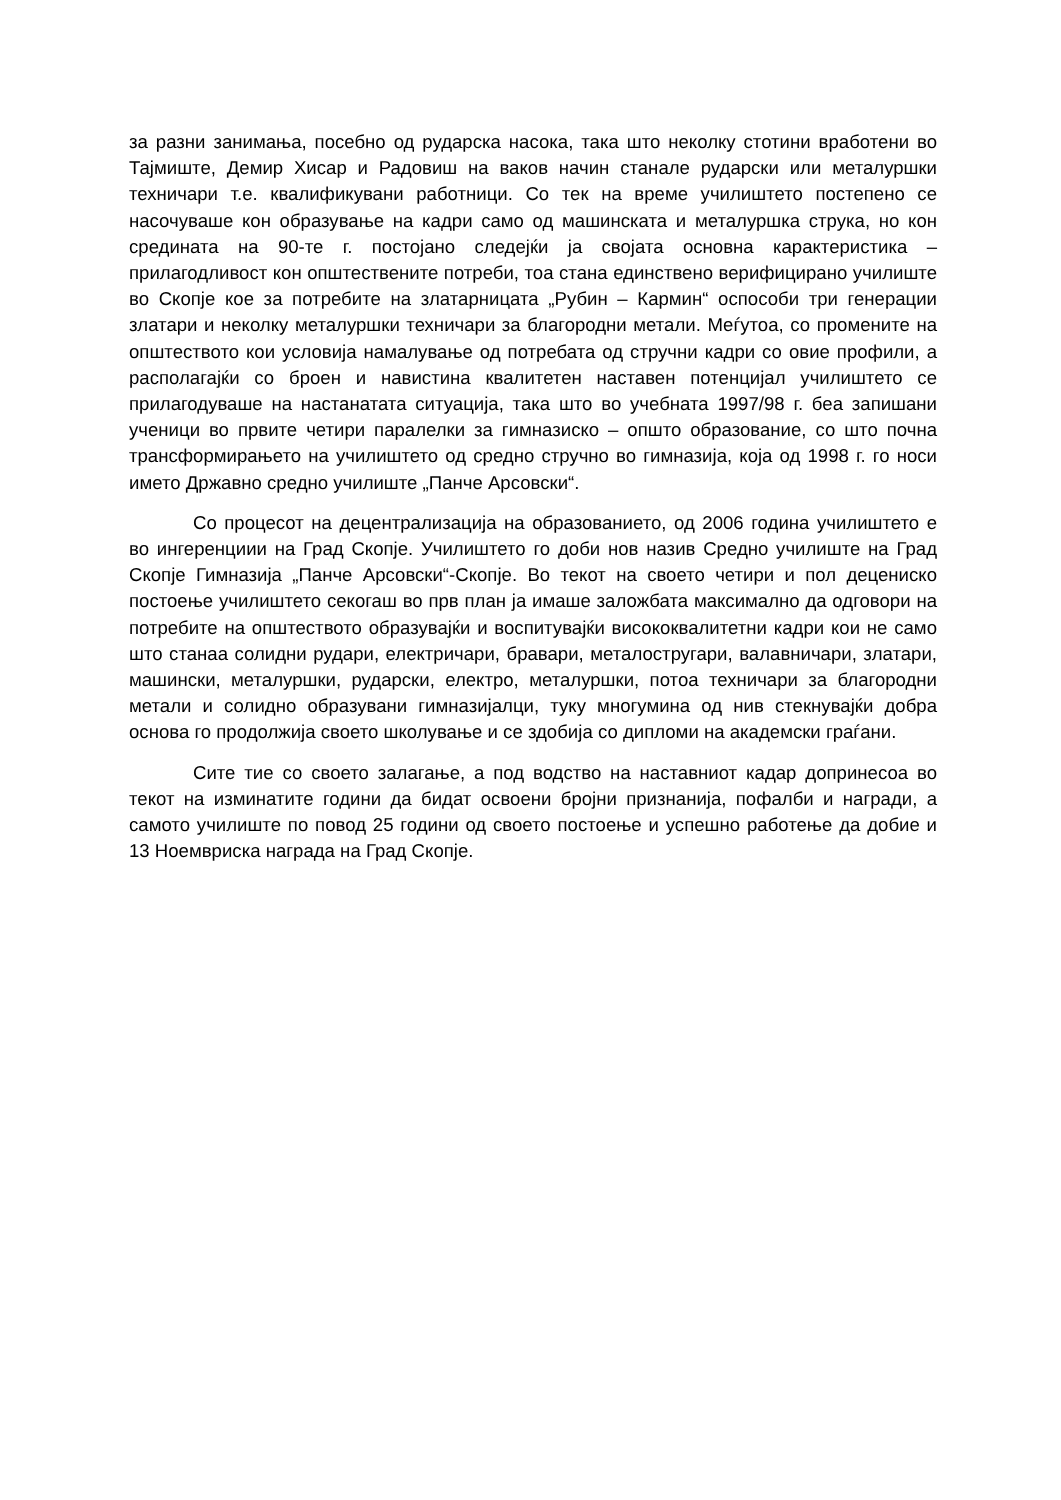за разни занимања, посебно од рударска насока, така што неколку стотини вработени во Тајмиште, Демир Хисар и Радовиш на ваков начин станале рударски или металуршки техничари т.е. квалификувани работници. Со тек на време училиштето постепено се насочуваше кон образување на кадри само од машинската и металуршка струка, но кон средината на 90-те г. постојано следејќи ја својата основна карактеристика – прилагодливост кон општествените потреби, тоа стана единствено верифицирано училиште во Скопје кое за потребите на златарницата „Рубин – Кармин“ оспособи три генерации златари и неколку металуршки техничари за благородни метали. Меѓутоа, со промените на општеството кои условија намалување од потребата од стручни кадри со овие профили, а располагајќи со броен и навистина квалитетен наставен потенцијал училиштето се прилагодуваше на настанатата ситуација, така што во учебната 1997/98 г. беа запишани ученици во првите четири паралелки за гимназиско – општо образование, со што почна трансформирањето на училиштето од средно стручно во гимназија, која од 1998 г. го носи името Државно средно училиште „Панче Арсовски“.
Со процесот на децентрализација на образованието, од 2006 година училиштето е во ингеренциии на Град Скопје. Училиштето го доби нов назив Средно училиште на Град Скопје Гимназија „Панче Арсовски“-Скопје. Во текот на своето четири и пол децениско постоење училиштето секогаш во прв план ја имаше заложбата максимално да одговори на потребите на општеството образувајќи и воспитувајќи висококвалитетни кадри кои не само што станаа солидни рудари, електричари, бравари, металостругари, валавничари, златари, машински, металуршки, рударски, електро, металуршки, потоа техничари за благородни метали и солидно образувани гимназијалци, туку многумина од нив стекнувајќи добра основа го продолжија своето школување и се здобија со дипломи на академски граѓани.
Сите тие со своето залагање, а под водство на наставниот кадар допринесоа во текот на изминатите години да бидат освоени бројни признанија, пофалби и награди, а самото училиште по повод 25 години од своето постоење и успешно работење да добие и 13 Ноемвриска награда на Град Скопје.